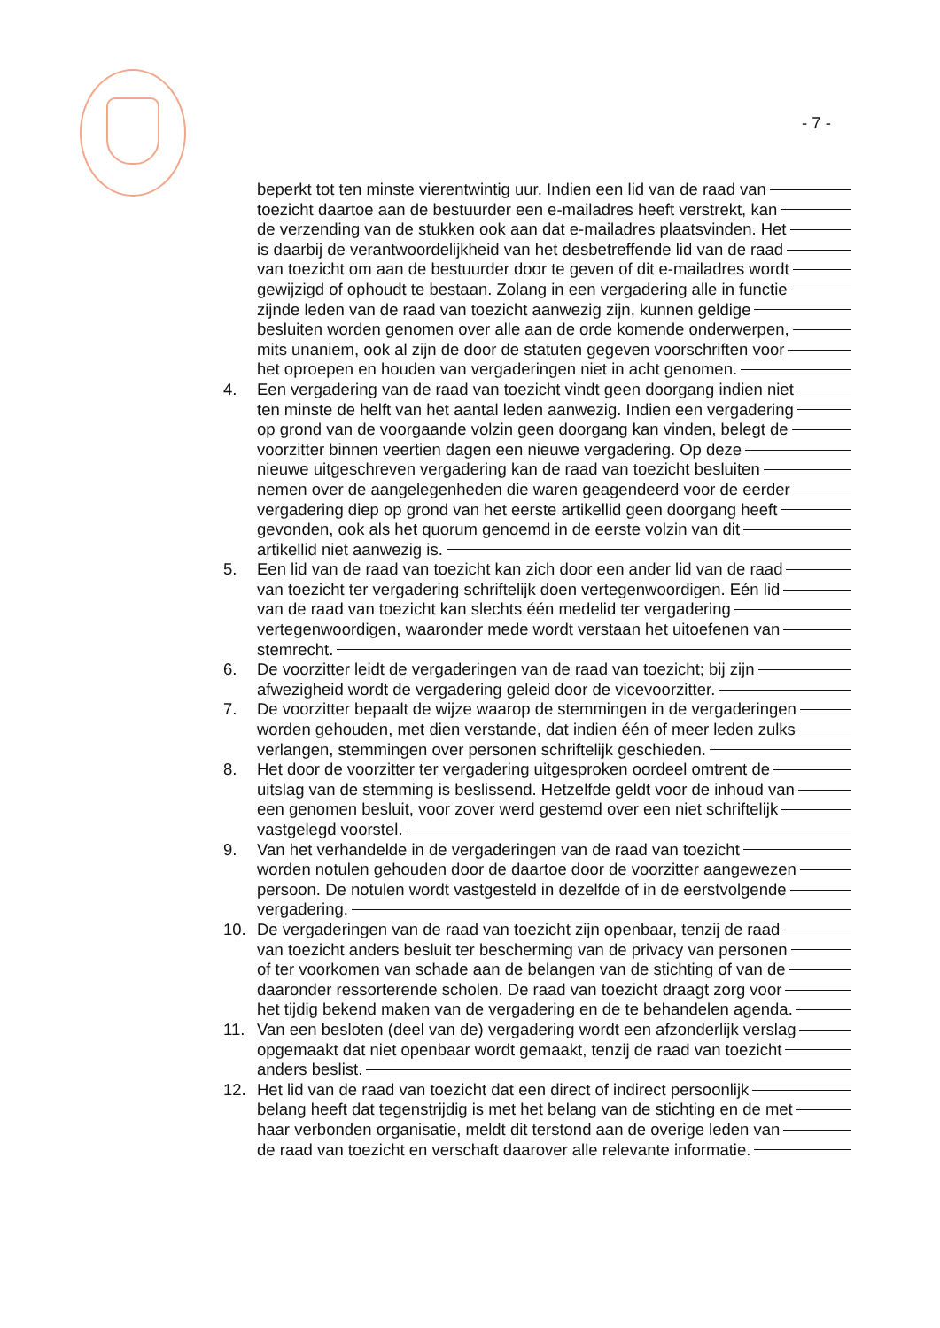- 7 -
beperkt tot ten minste vierentwintig uur. Indien een lid van de raad van
toezicht daartoe aan de bestuurder een e-mailadres heeft verstrekt, kan
de verzending van de stukken ook aan dat e-mailadres plaatsvinden. Het
is daarbij de verantwoordelijkheid van het desbetreffende lid van de raad
van toezicht om aan de bestuurder door te geven of dit e-mailadres wordt
gewijzigd of ophoudt te bestaan. Zolang in een vergadering alle in functie
zijnde leden van de raad van toezicht aanwezig zijn, kunnen geldige
besluiten worden genomen over alle aan de orde komende onderwerpen,
mits unaniem, ook al zijn de door de statuten gegeven voorschriften voor
het oproepen en houden van vergaderingen niet in acht genomen.
4. Een vergadering van de raad van toezicht vindt geen doorgang indien niet
ten minste de helft van het aantal leden aanwezig. Indien een vergadering
op grond van de voorgaande volzin geen doorgang kan vinden, belegt de
voorzitter binnen veertien dagen een nieuwe vergadering. Op deze
nieuwe uitgeschreven vergadering kan de raad van toezicht besluiten
nemen over de aangelegenheden die waren geagendeerd voor de eerder
vergadering diep op grond van het eerste artikellid geen doorgang heeft
gevonden, ook als het quorum genoemd in de eerste volzin van dit
artikellid niet aanwezig is.
5. Een lid van de raad van toezicht kan zich door een ander lid van de raad
van toezicht ter vergadering schriftelijk doen vertegenwoordigen. Eén lid
van de raad van toezicht kan slechts één medelid ter vergadering
vertegenwoordigen, waaronder mede wordt verstaan het uitoefenen van
stemrecht.
6. De voorzitter leidt de vergaderingen van de raad van toezicht; bij zijn
afwezigheid wordt de vergadering geleid door de vicevoorzitter.
7. De voorzitter bepaalt de wijze waarop de stemmingen in de vergaderingen
worden gehouden, met dien verstande, dat indien één of meer leden zulks
verlangen, stemmingen over personen schriftelijk geschieden.
8. Het door de voorzitter ter vergadering uitgesproken oordeel omtrent de
uitslag van de stemming is beslissend. Hetzelfde geldt voor de inhoud van
een genomen besluit, voor zover werd gestemd over een niet schriftelijk
vastgelegd voorstel.
9. Van het verhandelde in de vergaderingen van de raad van toezicht
worden notulen gehouden door de daartoe door de voorzitter aangewezen
persoon. De notulen wordt vastgesteld in dezelfde of in de eerstvolgende
vergadering.
10. De vergaderingen van de raad van toezicht zijn openbaar, tenzij de raad
van toezicht anders besluit ter bescherming van de privacy van personen
of ter voorkomen van schade aan de belangen van de stichting of van de
daaronder ressorterende scholen. De raad van toezicht draagt zorg voor
het tijdig bekend maken van de vergadering en de te behandelen agenda.
11. Van een besloten (deel van de) vergadering wordt een afzonderlijk verslag
opgemaakt dat niet openbaar wordt gemaakt, tenzij de raad van toezicht
anders beslist.
12. Het lid van de raad van toezicht dat een direct of indirect persoonlijk
belang heeft dat tegenstrijdig is met het belang van de stichting en de met
haar verbonden organisatie, meldt dit terstond aan de overige leden van
de raad van toezicht en verschaft daarover alle relevante informatie.